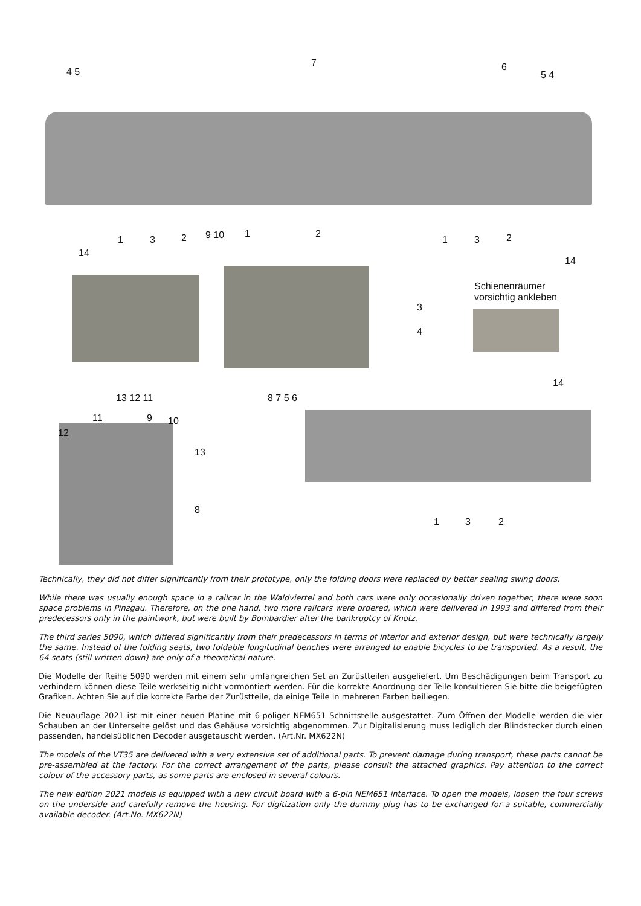4 5
7 6
5 4
14
1 3 2 9 10 1 2
1 3 2
14
Schienenräumer
vorsichtig ankleben
3
4
14
13 12 11 8 7 5 6
11 9 10
12
13
8
1 3 2
Technically, they did not differ significantly from their prototype, only the folding doors were replaced by better sealing swing doors.
While there was usually enough space in a railcar in the Waldviertel and both cars were only occasionally driven together, there were soon space problems in Pinzgau. Therefore, on the one hand, two more railcars were ordered, which were delivered in 1993 and differed from their predecessors only in the paintwork, but were built by Bombardier after the bankruptcy of Knotz.
The third series 5090, which differed significantly from their predecessors in terms of interior and exterior design, but were technically largely the same. Instead of the folding seats, two foldable longitudinal benches were arranged to enable bicycles to be transported. As a result, the 64 seats (still written down) are only of a theoretical nature.
Die Modelle der Reihe 5090 werden mit einem sehr umfangreichen Set an Zurüstteilen ausgeliefert. Um Beschädigungen beim Transport zu verhindern können diese Teile werkseitig nicht vormontiert werden. Für die korrekte Anordnung der Teile konsultieren Sie bitte die beigefügten Grafiken. Achten Sie auf die korrekte Farbe der Zurüstteile, da einige Teile in mehreren Farben beiliegen.
Die Neuauflage 2021 ist mit einer neuen Platine mit 6-poliger NEM651 Schnittstelle ausgestattet. Zum Öffnen der Modelle werden die vier Schauben an der Unterseite gelöst und das Gehäuse vorsichtig abgenommen. Zur Digitalisierung muss lediglich der Blindstecker durch einen passenden, handelsüblichen Decoder ausgetauscht werden. (Art.Nr. MX622N)
The models of the VT35 are delivered with a very extensive set of additional parts. To prevent damage during transport, these parts cannot be pre-assembled at the factory. For the correct arrangement of the parts, please consult the attached graphics. Pay attention to the correct colour of the accessory parts, as some parts are enclosed in several colours.
The new edition 2021 models is equipped with a new circuit board with a 6-pin NEM651 interface. To open the models, loosen the four screws on the underside and carefully remove the housing. For digitization only the dummy plug has to be exchanged for a suitable, commercially available decoder. (Art.No. MX622N)